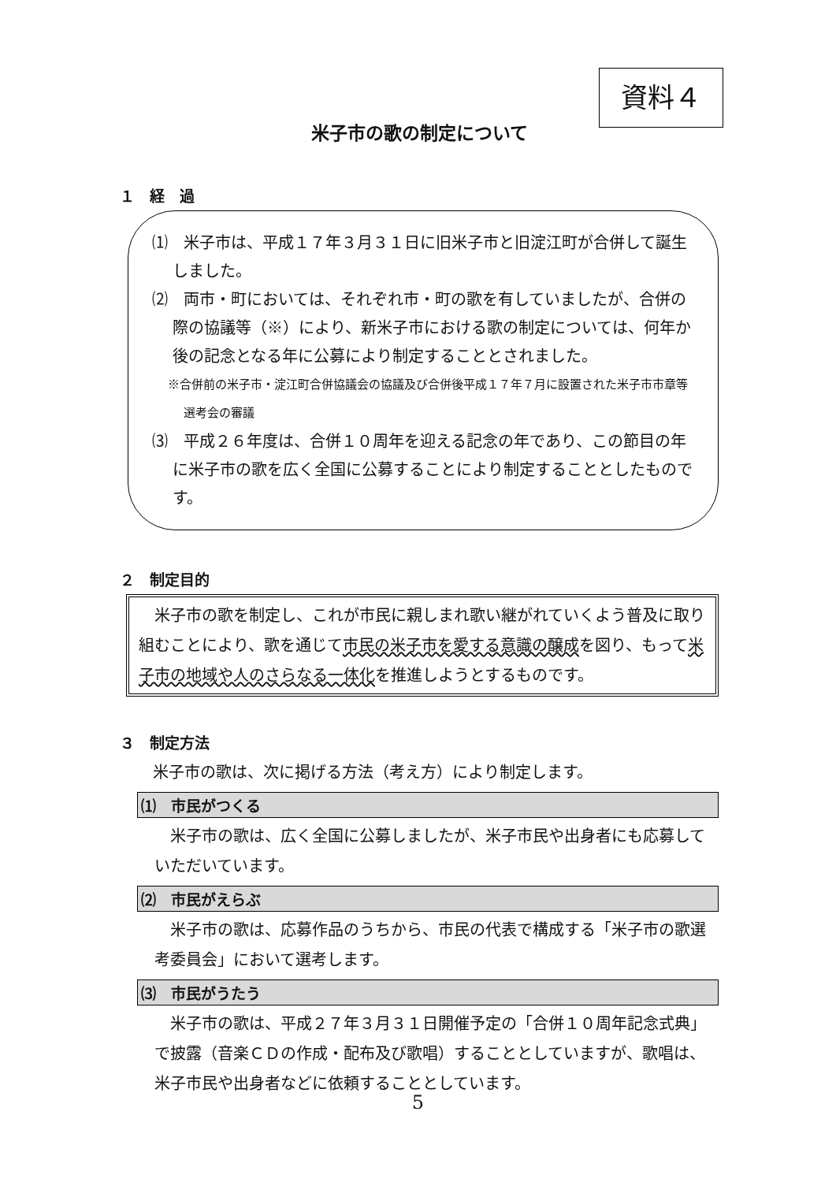資料４
米子市の歌の制定について
１　経　過
⑴　米子市は、平成１７年３月３１日に旧米子市と旧淀江町が合併して誕生しました。
⑵　両市・町においては、それぞれ市・町の歌を有していましたが、合併の際の協議等（※）により、新米子市における歌の制定については、何年か後の記念となる年に公募により制定することとされました。
※合併前の米子市・淀江町合併協議会の協議及び合併後平成１７年７月に設置された米子市市章等選考会の審議
⑶　平成２６年度は、合併１０周年を迎える記念の年であり、この節目の年に米子市の歌を広く全国に公募することにより制定することとしたものです。
２　制定目的
　米子市の歌を制定し、これが市民に親しまれ歌い継がれていくよう普及に取り組むことにより、歌を通じて市民の米子市を愛する意識の醸成を図り、もって米子市の地域や人のさらなる一体化を推進しようとするものです。
３　制定方法
　米子市の歌は、次に掲げる方法（考え方）により制定します。
⑴　市民がつくる
米子市の歌は、広く全国に公募しましたが、米子市民や出身者にも応募していただいています。
⑵　市民がえらぶ
米子市の歌は、応募作品のうちから、市民の代表で構成する「米子市の歌選考委員会」において選考します。
⑶　市民がうたう
米子市の歌は、平成２７年３月３１日開催予定の「合併１０周年記念式典」で披露（音楽ＣＤの作成・配布及び歌唱）することとしていますが、歌唱は、米子市民や出身者などに依頼することとしています。
5